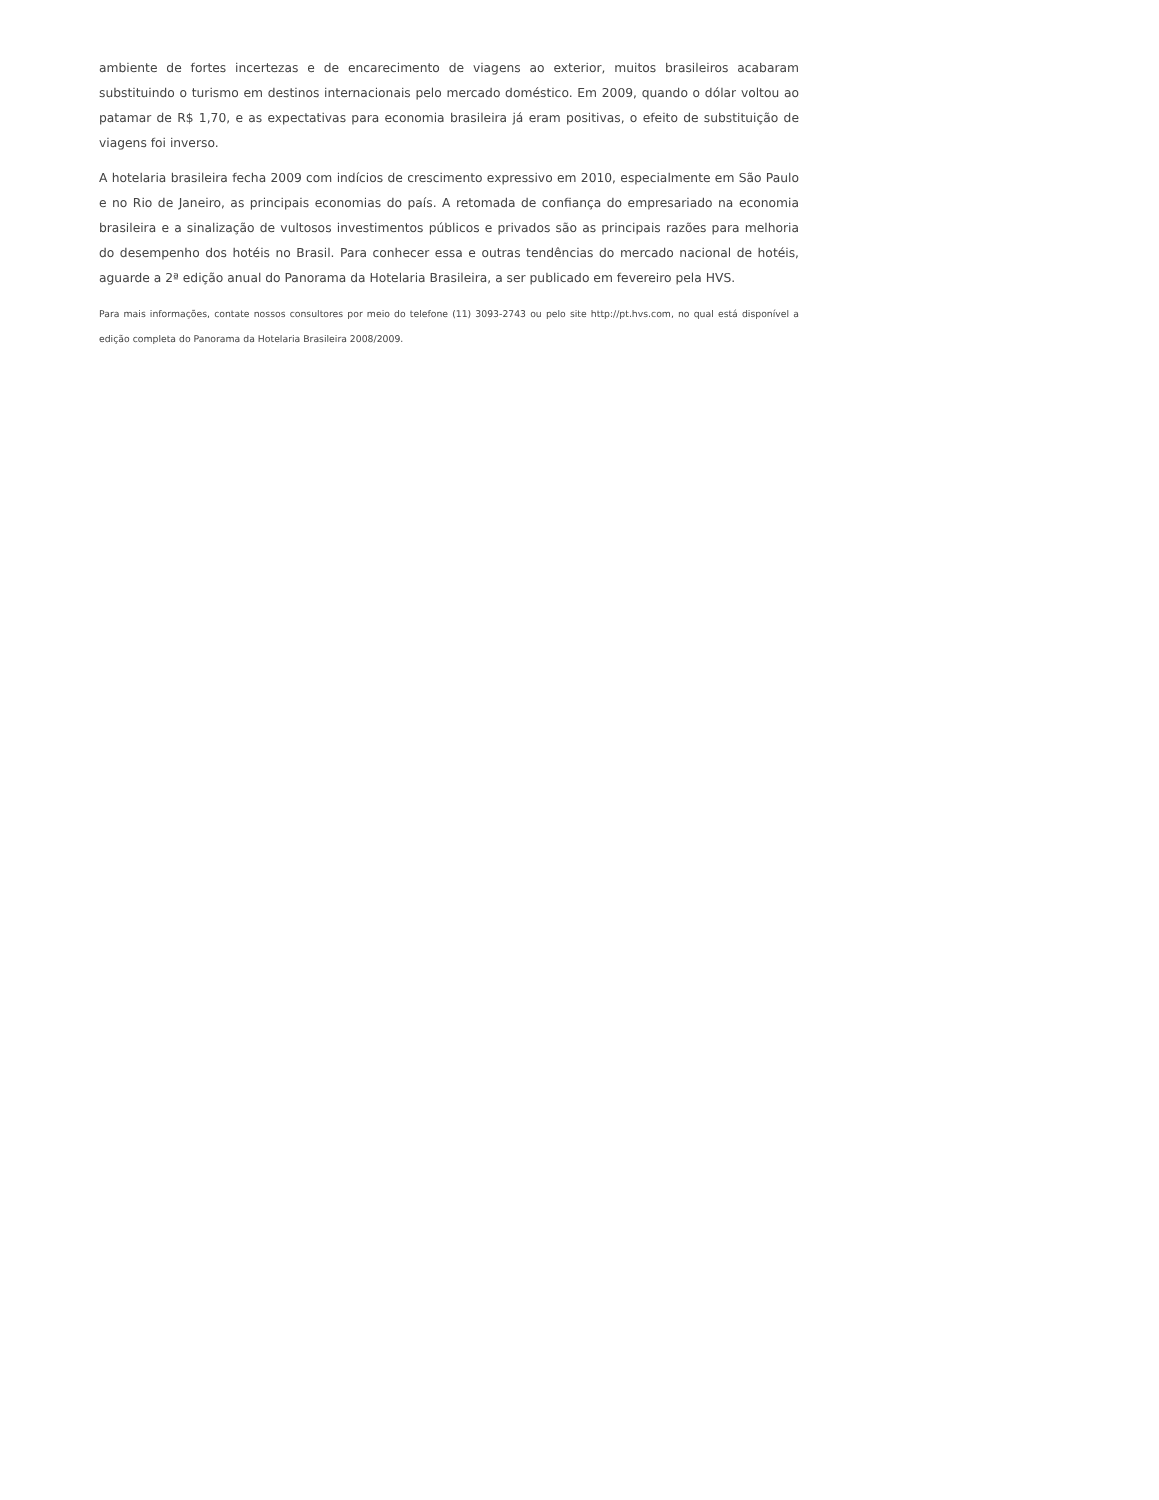ambiente de fortes incertezas e de encarecimento de viagens ao exterior, muitos brasileiros acabaram substituindo o turismo em destinos internacionais pelo mercado doméstico. Em 2009, quando o dólar voltou ao patamar de R$ 1,70, e as expectativas para economia brasileira já eram positivas, o efeito de substituição de viagens foi inverso.
A hotelaria brasileira fecha 2009 com indícios de crescimento expressivo em 2010, especialmente em São Paulo e no Rio de Janeiro, as principais economias do país. A retomada de confiança do empresariado na economia brasileira e a sinalização de vultosos investimentos públicos e privados são as principais razões para melhoria do desempenho dos hotéis no Brasil. Para conhecer essa e outras tendências do mercado nacional de hotéis, aguarde a 2ª edição anual do Panorama da Hotelaria Brasileira, a ser publicado em fevereiro pela HVS.
Para mais informações, contate nossos consultores por meio do telefone (11) 3093-2743 ou pelo site http://pt.hvs.com, no qual está disponível a edição completa do Panorama da Hotelaria Brasileira 2008/2009.